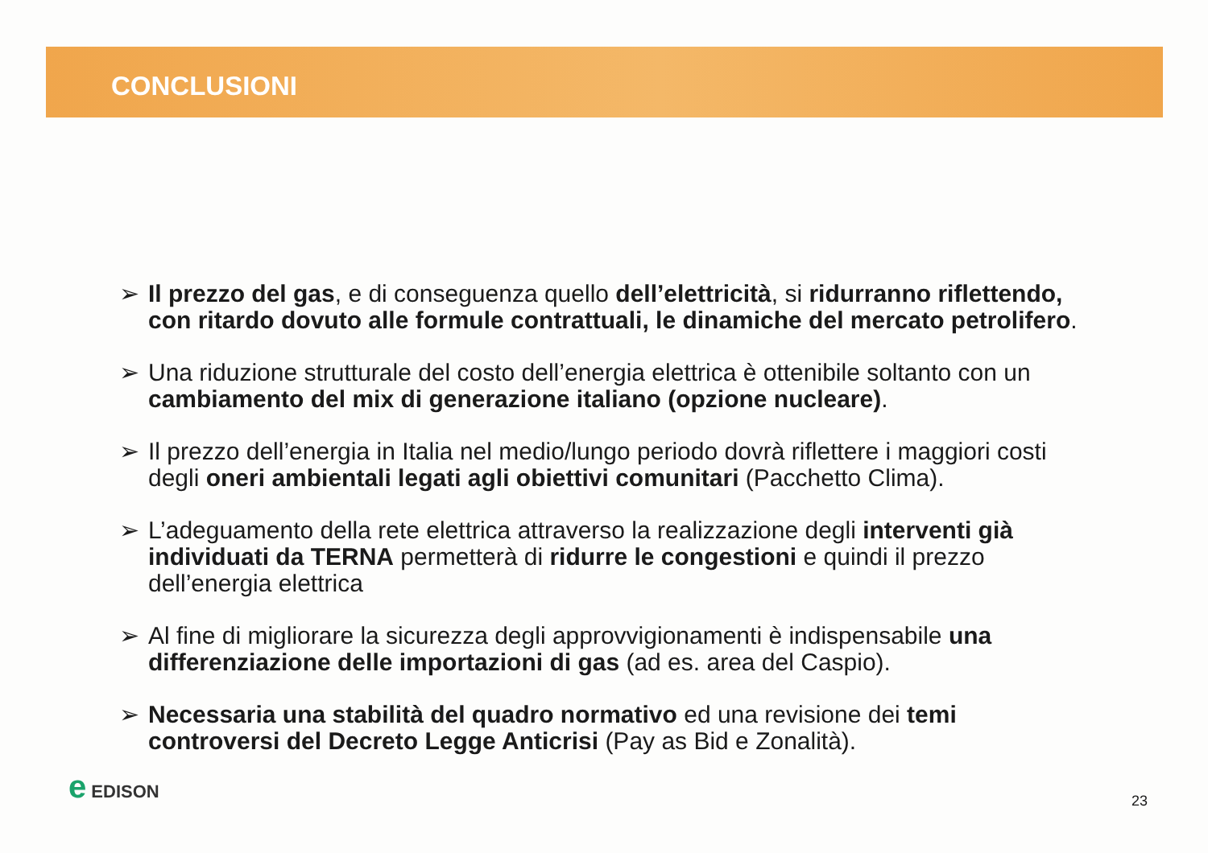CONCLUSIONI
➢ Il prezzo del gas, e di conseguenza quello dell’elettricità, si ridurranno riflettendo, con ritardo dovuto alle formule contrattuali, le dinamiche del mercato petrolifero.
➢ Una riduzione strutturale del costo dell’energia elettrica è ottenibile soltanto con un cambiamento del mix di generazione italiano (opzione nucleare).
➢ Il prezzo dell’energia in Italia nel medio/lungo periodo dovrà riflettere i maggiori costi degli oneri ambientali legati agli obiettivi comunitari (Pacchetto Clima).
➢ L’adeguamento della rete elettrica attraverso la realizzazione degli interventi già individuati da TERNA permetterà di ridurre le congestioni e quindi il prezzo dell’energia elettrica
➢ Al fine di migliorare la sicurezza degli approvvigionamenti è indispensabile una differenziazione delle importazioni di gas (ad es. area del Caspio).
➢ Necessaria una stabilità del quadro normativo ed una revisione dei temi controversi del Decreto Legge Anticrisi (Pay as Bid e Zonalità).
e EDISON
23